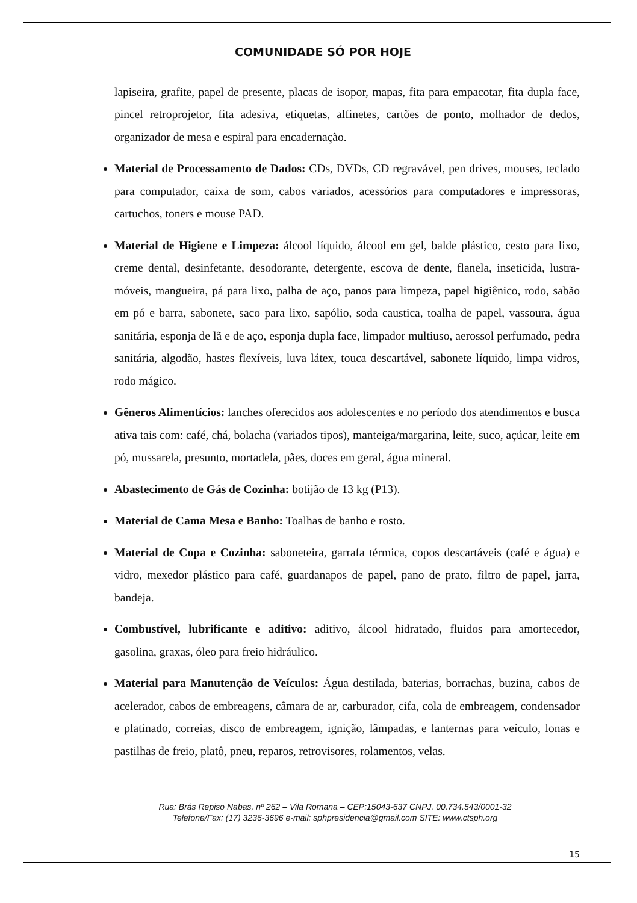COMUNIDADE SÓ POR HOJE
lapiseira, grafite, papel de presente, placas de isopor, mapas, fita para empacotar, fita dupla face, pincel retroprojetor, fita adesiva, etiquetas, alfinetes, cartões de ponto, molhador de dedos, organizador de mesa e espiral para encadernação.
Material de Processamento de Dados: CDs, DVDs, CD regravável, pen drives, mouses, teclado para computador, caixa de som, cabos variados, acessórios para computadores e impressoras, cartuchos, toners e mouse PAD.
Material de Higiene e Limpeza: álcool líquido, álcool em gel, balde plástico, cesto para lixo, creme dental, desinfetante, desodorante, detergente, escova de dente, flanela, inseticida, lustra-móveis, mangueira, pá para lixo, palha de aço, panos para limpeza, papel higiênico, rodo, sabão em pó e barra, sabonete, saco para lixo, sapólio, soda caustica, toalha de papel, vassoura, água sanitária, esponja de lã e de aço, esponja dupla face, limpador multiuso, aerossol perfumado, pedra sanitária, algodão, hastes flexíveis, luva látex, touca descartável, sabonete líquido, limpa vidros, rodo mágico.
Gêneros Alimentícios: lanches oferecidos aos adolescentes e no período dos atendimentos e busca ativa tais com: café, chá, bolacha (variados tipos), manteiga/margarina, leite, suco, açúcar, leite em pó, mussarela, presunto, mortadela, pães, doces em geral, água mineral.
Abastecimento de Gás de Cozinha: botijão de 13 kg (P13).
Material de Cama Mesa e Banho: Toalhas de banho e rosto.
Material de Copa e Cozinha: saboneteira, garrafa térmica, copos descartáveis (café e água) e vidro, mexedor plástico para café, guardanapos de papel, pano de prato, filtro de papel, jarra, bandeja.
Combustível, lubrificante e aditivo: aditivo, álcool hidratado, fluidos para amortecedor, gasolina, graxas, óleo para freio hidráulico.
Material para Manutenção de Veículos: Água destilada, baterias, borrachas, buzina, cabos de acelerador, cabos de embreagens, câmara de ar, carburador, cifa, cola de embreagem, condensador e platinado, correias, disco de embreagem, ignição, lâmpadas, e lanternas para veículo, lonas e pastilhas de freio, platô, pneu, reparos, retrovisores, rolamentos, velas.
Rua: Brás Repiso Nabas, nº 262 – Vila Romana – CEP:15043-637 CNPJ. 00.734.543/0001-32
Telefone/Fax: (17) 3236-3696 e-mail: sphpresidencia@gmail.com SITE: www.ctsph.org
15